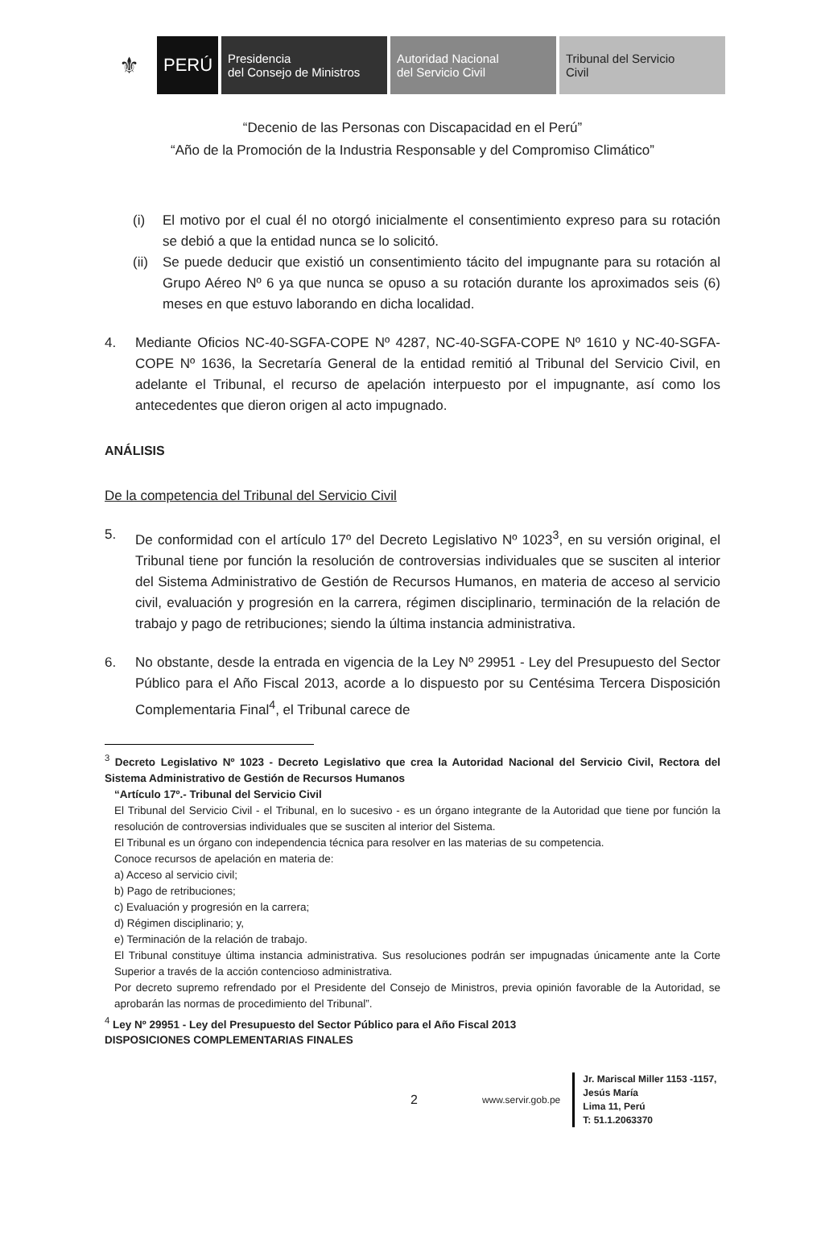⚜
PERÚ
Presidencia
del Consejo de Ministros
Autoridad Nacional
del Servicio Civil
Tribunal del Servicio
Civil
“Decenio de las Personas con Discapacidad en el Perú”
“Año de la Promoción de la Industria Responsable y del Compromiso Climático”
(i) El motivo por el cual él no otorgó inicialmente el consentimiento expreso para su rotación se debió a que la entidad nunca se lo solicitó.
(ii) Se puede deducir que existió un consentimiento tácito del impugnante para su rotación al Grupo Aéreo Nº 6 ya que nunca se opuso a su rotación durante los aproximados seis (6) meses en que estuvo laborando en dicha localidad.
4. Mediante Oficios NC-40-SGFA-COPE Nº 4287, NC-40-SGFA-COPE Nº 1610 y NC-40-SGFA-COPE Nº 1636, la Secretaría General de la entidad remitió al Tribunal del Servicio Civil, en adelante el Tribunal, el recurso de apelación interpuesto por el impugnante, así como los antecedentes que dieron origen al acto impugnado.
ANÁLISIS
De la competencia del Tribunal del Servicio Civil
5. De conformidad con el artículo 17º del Decreto Legislativo Nº 1023<sup>3</sup>, en su versión original, el Tribunal tiene por función la resolución de controversias individuales que se susciten al interior del Sistema Administrativo de Gestión de Recursos Humanos, en materia de acceso al servicio civil, evaluación y progresión en la carrera, régimen disciplinario, terminación de la relación de trabajo y pago de retribuciones; siendo la última instancia administrativa.
6. No obstante, desde la entrada en vigencia de la Ley Nº 29951 - Ley del Presupuesto del Sector Público para el Año Fiscal 2013, acorde a lo dispuesto por su Centésima Tercera Disposición Complementaria Final<sup>4</sup>, el Tribunal carece de
<sup>3</sup> Decreto Legislativo Nº 1023 - Decreto Legislativo que crea la Autoridad Nacional del Servicio Civil, Rectora del Sistema Administrativo de Gestión de Recursos Humanos
“Artículo 17º.- Tribunal del Servicio Civil
El Tribunal del Servicio Civil - el Tribunal, en lo sucesivo - es un órgano integrante de la Autoridad que tiene por función la resolución de controversias individuales que se susciten al interior del Sistema.
El Tribunal es un órgano con independencia técnica para resolver en las materias de su competencia.
Conoce recursos de apelación en materia de:
a) Acceso al servicio civil;
b) Pago de retribuciones;
c) Evaluación y progresión en la carrera;
d) Régimen disciplinario; y,
e) Terminación de la relación de trabajo.
El Tribunal constituye última instancia administrativa. Sus resoluciones podrán ser impugnadas únicamente ante la Corte Superior a través de la acción contencioso administrativa.
Por decreto supremo refrendado por el Presidente del Consejo de Ministros, previa opinión favorable de la Autoridad, se aprobarán las normas de procedimiento del Tribunal”.
<sup>4</sup> Ley Nº 29951 - Ley del Presupuesto del Sector Público para el Año Fiscal 2013
DISPOSICIONES COMPLEMENTARIAS FINALES
2 www.servir.gob.pe
Jr. Mariscal Miller 1153 -1157,
Jesús María
Lima 11, Perú
T: 51.1.2063370